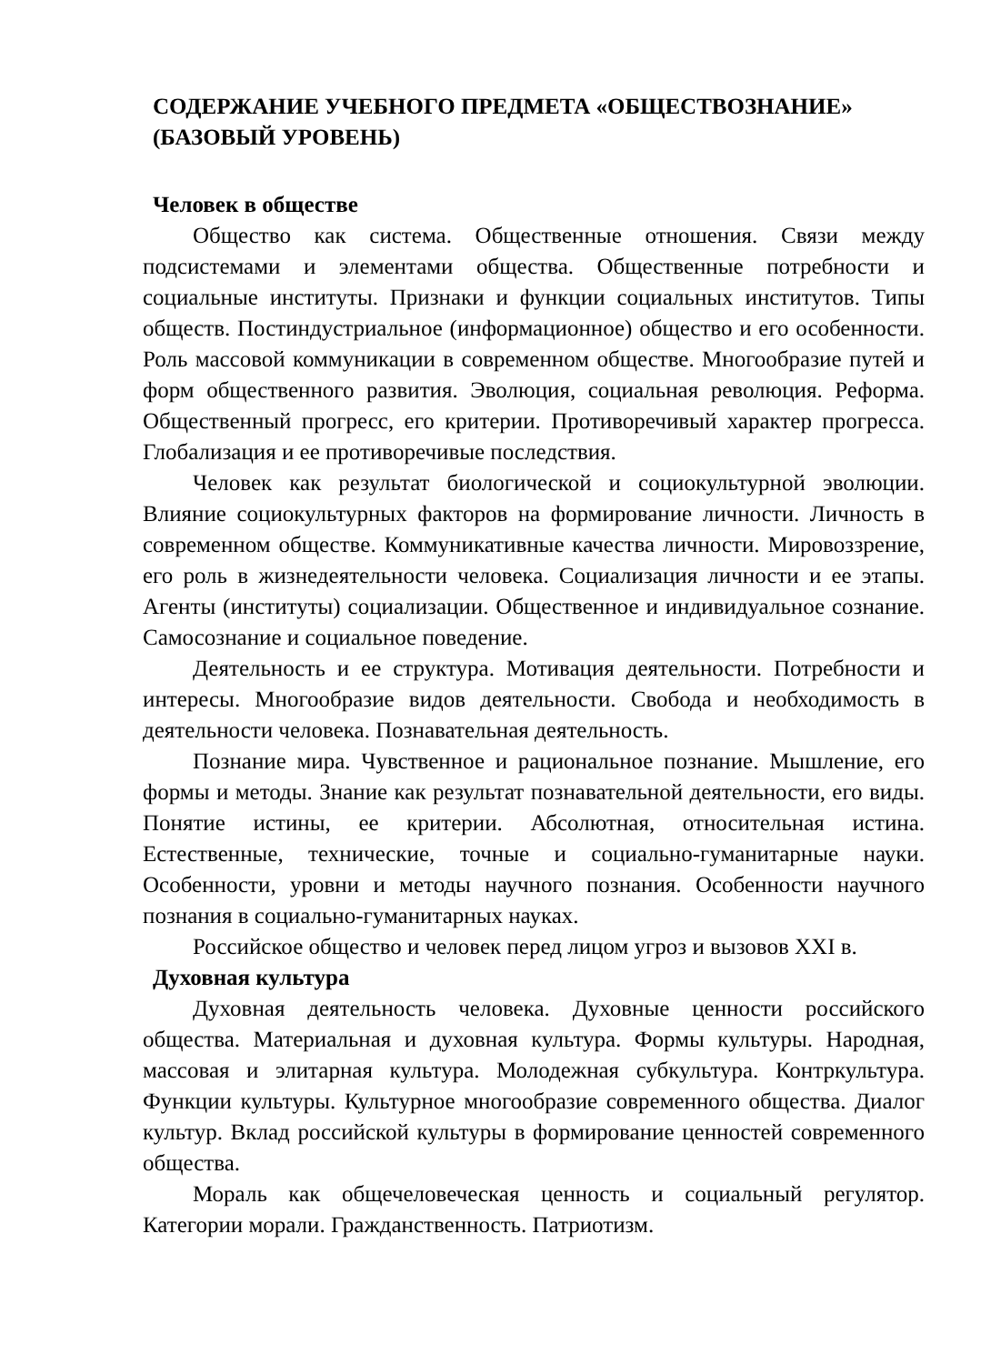СОДЕРЖАНИЕ УЧЕБНОГО ПРЕДМЕТА «ОБЩЕСТВОЗНАНИЕ» (БАЗОВЫЙ УРОВЕНЬ)
Человек в обществе
Общество как система. Общественные отношения. Связи между подсистемами и элементами общества. Общественные потребности и социальные институты. Признаки и функции социальных институтов. Типы обществ. Постиндустриальное (информационное) общество и его особенности. Роль массовой коммуникации в современном обществе. Многообразие путей и форм общественного развития. Эволюция, социальная революция. Реформа. Общественный прогресс, его критерии. Противоречивый характер прогресса. Глобализация и ее противоречивые последствия.
Человек как результат биологической и социокультурной эволюции. Влияние социокультурных факторов на формирование личности. Личность в современном обществе. Коммуникативные качества личности. Мировоззрение, его роль в жизнедеятельности человека. Социализация личности и ее этапы. Агенты (институты) социализации. Общественное и индивидуальное сознание. Самосознание и социальное поведение.
Деятельность и ее структура. Мотивация деятельности. Потребности и интересы. Многообразие видов деятельности. Свобода и необходимость в деятельности человека. Познавательная деятельность.
Познание мира. Чувственное и рациональное познание. Мышление, его формы и методы. Знание как результат познавательной деятельности, его виды. Понятие истины, ее критерии. Абсолютная, относительная истина. Естественные, технические, точные и социально-гуманитарные науки. Особенности, уровни и методы научного познания. Особенности научного познания в социально-гуманитарных науках.
Российское общество и человек перед лицом угроз и вызовов XXI в.
Духовная культура
Духовная деятельность человека. Духовные ценности российского общества. Материальная и духовная культура. Формы культуры. Народная, массовая и элитарная культура. Молодежная субкультура. Контркультура. Функции культуры. Культурное многообразие современного общества. Диалог культур. Вклад российской культуры в формирование ценностей современного общества.
Мораль как общечеловеческая ценность и социальный регулятор. Категории морали. Гражданственность. Патриотизм.